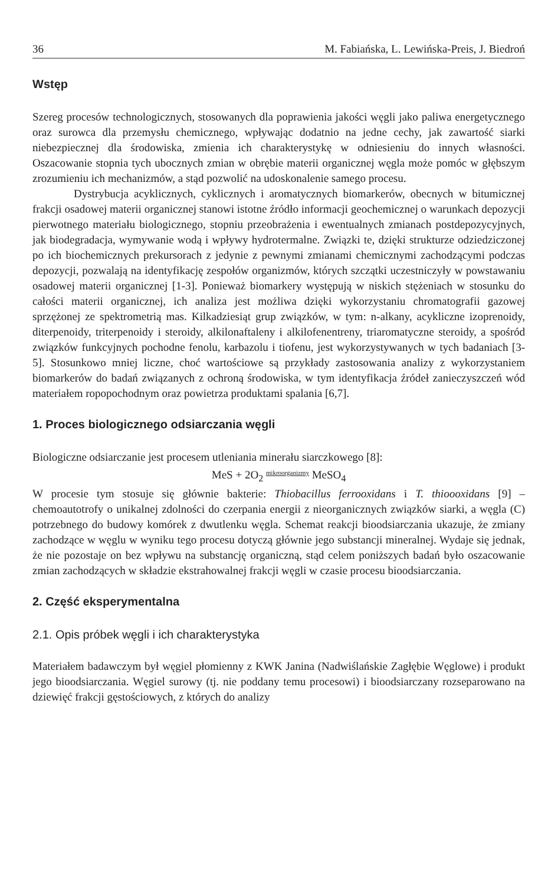36 M. Fabiańska, L. Lewińska-Preis, J. Biedroń
Wstęp
Szereg procesów technologicznych, stosowanych dla poprawienia jakości węgli jako paliwa energetycznego oraz surowca dla przemysłu chemicznego, wpływając dodatnio na jedne cechy, jak zawartość siarki niebezpiecznej dla środowiska, zmienia ich charakterystykę w odniesieniu do innych własności. Oszacowanie stopnia tych ubocznych zmian w obrębie materii organicznej węgla może pomóc w głębszym zrozumieniu ich mechanizmów, a stąd pozwolić na udoskonalenie samego procesu.
Dystrybucja acyklicznych, cyklicznych i aromatycznych biomarkerów, obecnych w bitumicznej frakcji osadowej materii organicznej stanowi istotne źródło informacji geochemicznej o warunkach depozycji pierwotnego materiału biologicznego, stopniu przeobrażenia i ewentualnych zmianach postdepozycyjnych, jak biodegradacja, wymywanie wodą i wpływy hydrotermalne. Związki te, dzięki strukturze odziedziczonej po ich biochemicznych prekursorach z jedynie z pewnymi zmianami chemicznymi zachodzącymi podczas depozycji, pozwalają na identyfikację zespołów organizmów, których szczątki uczestniczyły w powstawaniu osadowej materii organicznej [1-3]. Ponieważ biomarkery występują w niskich stężeniach w stosunku do całości materii organicznej, ich analiza jest możliwa dzięki wykorzystaniu chromatografii gazowej sprzężonej ze spektrometrią mas. Kilkadziesiąt grup związków, w tym: n-alkany, acykliczne izoprenoidy, diterpenoidy, triterpenoidy i steroidy, alkilonaftaleny i alkilofenentreny, triaromatyczne steroidy, a spośród związków funkcyjnych pochodne fenolu, karbazolu i tiofenu, jest wykorzystywanych w tych badaniach [3-5]. Stosunkowo mniej liczne, choć wartościowe są przykłady zastosowania analizy z wykorzystaniem biomarkerów do badań związanych z ochroną środowiska, w tym identyfikacja źródeł zanieczyszczeń wód materiałem ropopochodnym oraz powietrza produktami spalania [6,7].
1. Proces biologicznego odsiarczania węgli
Biologiczne odsiarczanie jest procesem utleniania minerału siarczkowego [8]:
MeS + 2O<sub>2</sub> mikroorganizmy MeSO<sub>4</sub>
W procesie tym stosuje się głównie bakterie: Thiobacillus ferrooxidans i T. thioooxidans [9] – chemoautotrofy o unikalnej zdolności do czerpania energii z nieorganicznych związków siarki, a węgla (C) potrzebnego do budowy komórek z dwutlenku węgla. Schemat reakcji bioodsiarczania ukazuje, że zmiany zachodzące w węglu w wyniku tego procesu dotyczą głównie jego substancji mineralnej. Wydaje się jednak, że nie pozostaje on bez wpływu na substancję organiczną, stąd celem poniższych badań było oszacowanie zmian zachodzących w składzie ekstrahowalnej frakcji węgli w czasie procesu bioodsiarczania.
2. Część eksperymentalna
2.1. Opis próbek węgli i ich charakterystyka
Materiałem badawczym był węgiel płomienny z KWK Janina (Nadwiślańskie Zagłębie Węglowe) i produkt jego bioodsiarczania. Węgiel surowy (tj. nie poddany temu procesowi) i bioodsiarczany rozseparowano na dziewięć frakcji gęstościowych, z których do analizy